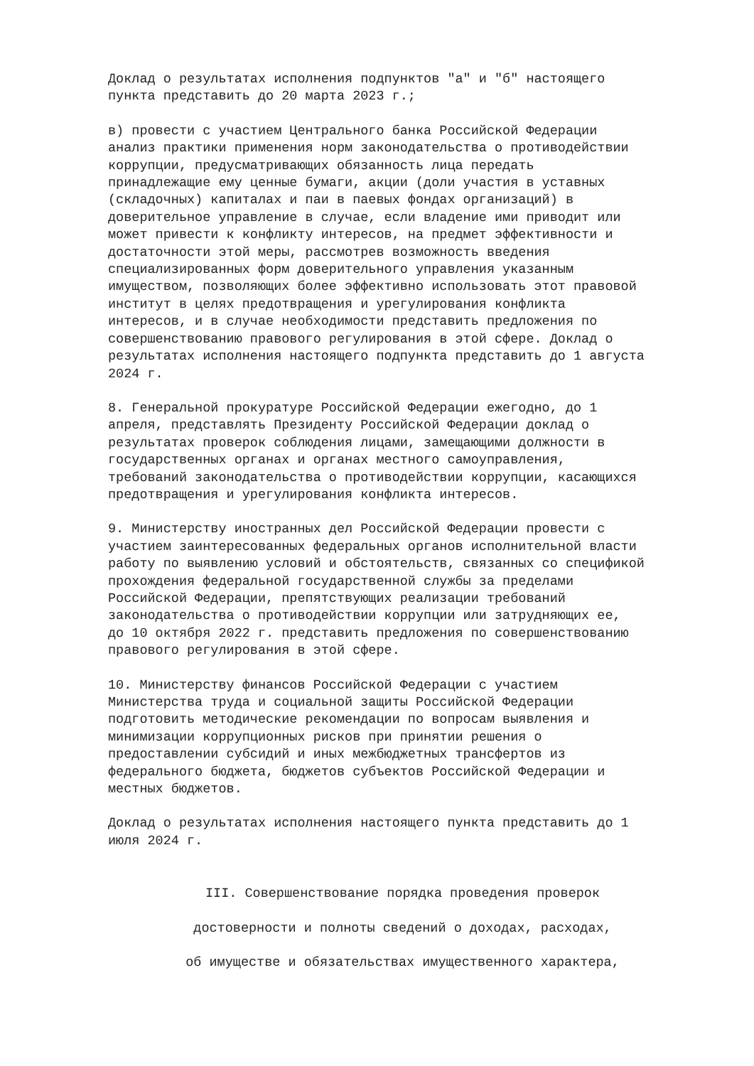Доклад о результатах исполнения подпунктов "а" и "б" настоящего пункта представить до 20 марта 2023 г.;
в) провести с участием Центрального банка Российской Федерации анализ практики применения норм законодательства о противодействии коррупции, предусматривающих обязанность лица передать принадлежащие ему ценные бумаги, акции (доли участия в уставных (складочных) капиталах и паи в паевых фондах организаций) в доверительное управление в случае, если владение ими приводит или может привести к конфликту интересов, на предмет эффективности и достаточности этой меры, рассмотрев возможность введения специализированных форм доверительного управления указанным имуществом, позволяющих более эффективно использовать этот правовой институт в целях предотвращения и урегулирования конфликта интересов, и в случае необходимости представить предложения по совершенствованию правового регулирования в этой сфере. Доклад о результатах исполнения настоящего подпункта представить до 1 августа 2024 г.
8. Генеральной прокуратуре Российской Федерации ежегодно, до 1 апреля, представлять Президенту Российской Федерации доклад о результатах проверок соблюдения лицами, замещающими должности в государственных органах и органах местного самоуправления, требований законодательства о противодействии коррупции, касающихся предотвращения и урегулирования конфликта интересов.
9. Министерству иностранных дел Российской Федерации провести с участием заинтересованных федеральных органов исполнительной власти работу по выявлению условий и обстоятельств, связанных со спецификой прохождения федеральной государственной службы за пределами Российской Федерации, препятствующих реализации требований законодательства о противодействии коррупции или затрудняющих ее, до 10 октября 2022 г. представить предложения по совершенствованию правового регулирования в этой сфере.
10. Министерству финансов Российской Федерации с участием Министерства труда и социальной защиты Российской Федерации подготовить методические рекомендации по вопросам выявления и минимизации коррупционных рисков при принятии решения о предоставлении субсидий и иных межбюджетных трансфертов из федерального бюджета, бюджетов субъектов Российской Федерации и местных бюджетов.
Доклад о результатах исполнения настоящего пункта представить до 1 июля 2024 г.
III. Совершенствование порядка проведения проверок
достоверности и полноты сведений о доходах, расходах,
об имуществе и обязательствах имущественного характера,